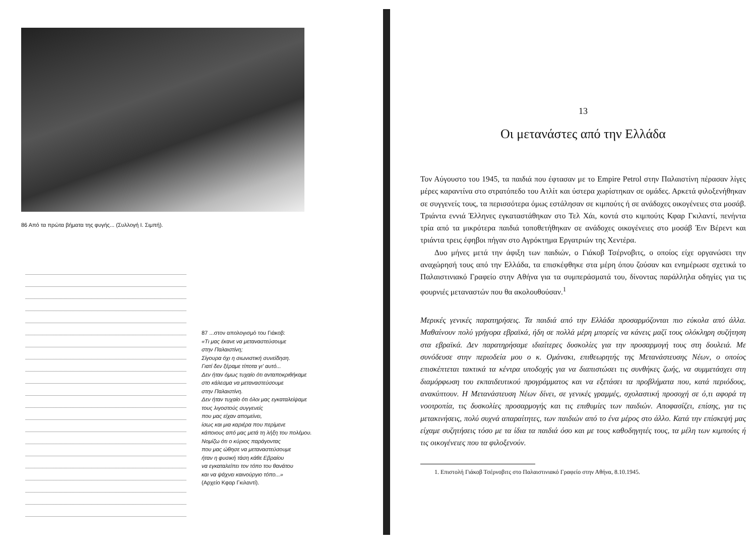86 Από τα πρώτα βήματα της φυγής... (Συλλογή Ι. Σιμπή).
87 ...στον απολογισμό του Γιάκοβ:
«Τι μας έκανε να μεταναστεύσουμε
στην Παλαιστίνη;
Σίγουρα όχι η σιωνιστική συνείδηση.
Γιατί δεν ξέραμε τίποτα γι' αυτό...
Δεν ήταν όμως τυχαίο ότι ανταποκριθήκαμε
στο κάλεσμα να μεταναστεύσουμε
στην Παλαιστίνη.
Δεν ήταν τυχαίο ότι όλοι μας εγκαταλείψαμε
τους λιγοστούς συγγενείς
που μας είχαν απομείνει,
ίσως και μια καριέρα που περίμενε
κάποιους από μας μετά τη λήξη του πολέμου.
Νομίζω ότι ο κύριος παράγοντας
που μας ώθησε να μεταναστεύσουμε
ήταν η φυσική τάση κάθε Εβραίου
να εγκαταλείπει τον τόπο του θανάτου
και να ψάχνει καινούργιο τόπο...»
(Αρχείο Κφαρ Γκιλαντί).
13
Οι μετανάστες από την Ελλάδα
Τον Αύγουστο του 1945, τα παιδιά που έφτασαν με το Empire Petrol στην Παλαιστίνη πέρασαν λίγες μέρες καραντίνα στο στρατόπεδο του Ατλίτ και ύστερα χωρίστηκαν σε ομάδες. Αρκετά φιλοξενήθηκαν σε συγγενείς τους, τα περισσότερα όμως εστάλησαν σε κιμπούτς ή σε ανάδοχες οικογένειες στα μοσάβ. Τριάντα εννιά Έλληνες εγκαταστάθηκαν στο Τελ Χάι, κοντά στο κιμπούτς Κφαρ Γκιλαντί, πενήντα τρία από τα μικρότερα παιδιά τοποθετήθηκαν σε ανάδοχες οικογένειες στο μοσάβ Έιν Βέρεντ και τριάντα τρεις έφηβοι πήγαν στο Αγρόκτημα Εργατριών της Χεντέρα.
Δυο μήνες μετά την άφιξη των παιδιών, ο Γιάκοβ Τσέρνοβιτς, ο οποίος είχε οργανώσει την αναχώρησή τους από την Ελλάδα, τα επισκέφθηκε στα μέρη όπου ζούσαν και ενημέρωσε σχετικά το Παλαιστινιακό Γραφείο στην Αθήνα για τα συμπεράσματά του, δίνοντας παράλληλα οδηγίες για τις φουρνιές μεταναστών που θα ακολουθούσαν.<sup>1</sup>
Μερικές γενικές παρατηρήσεις. Τα παιδιά από την Ελλάδα προσαρμόζονται πιο εύκολα από άλλα. Μαθαίνουν πολύ γρήγορα εβραϊκά, ήδη σε πολλά μέρη μπορείς να κάνεις μαζί τους ολόκληρη συζήτηση στα εβραϊκά. Δεν παρατηρήσαμε ιδιαίτερες δυσκολίες για την προσαρμογή τους στη δουλειά. Με συνόδευσε στην περιοδεία μου ο κ. Ομάνσκι, επιθεωρητής της Μετανάστευσης Νέων, ο οποίος επισκέπτεται τακτικά τα κέντρα υποδοχής για να διαπιστώσει τις συνθήκες ζωής, να συμμετάσχει στη διαμόρφωση του εκπαιδευτικού προγράμματος και να εξετάσει τα προβλήματα που, κατά περιόδους, ανακύπτουν. Η Μετανάστευση Νέων δίνει, σε γενικές γραμμές, σχολαστική προσοχή σε ό,τι αφορά τη νοοτροπία, τις δυσκολίες προσαρμογής και τις επιθυμίες των παιδιών. Αποφασίζει, επίσης, για τις μετακινήσεις, πολύ συχνά απαραίτητες, των παιδιών από το ένα μέρος στο άλλο. Κατά την επίσκεψή μας είχαμε συζητήσεις τόσο με τα ίδια τα παιδιά όσο και με τους καθοδηγητές τους, τα μέλη των κιμπούτς ή τις οικογένειες που τα φιλοξενούν.
1. Επιστολή Γιάκοβ Τσέρνοβιτς στο Παλαιστινιακό Γραφείο στην Αθήνα, 8.10.1945.